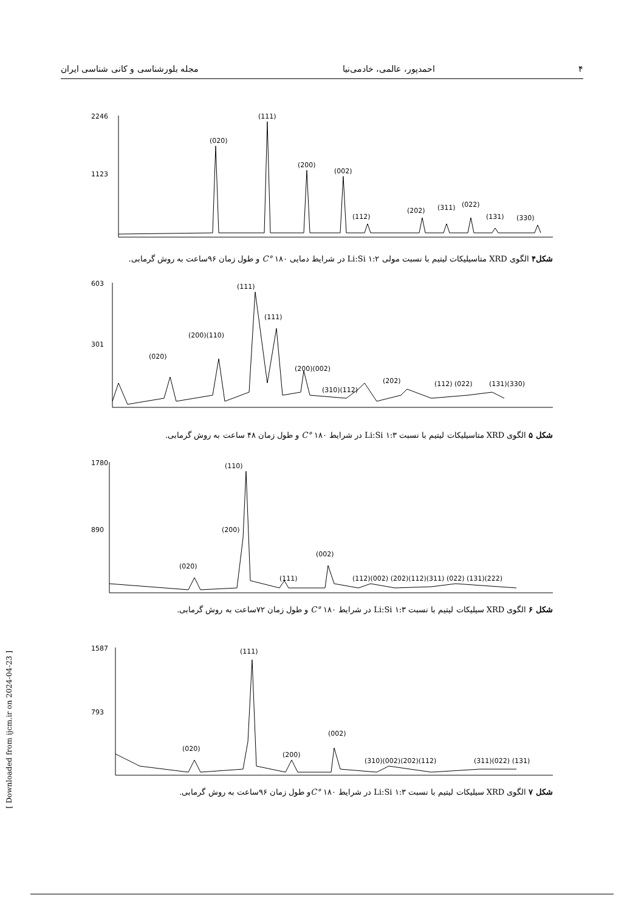۴ احمدپور، عالمی، خادمی‌نیا مجله بلورشناسی و کانی شناسی ایران
2246
1123
(020)
(111)
(200)
(002)
(112)
(202)
(311)
(022)
(131)
(330)
شکل۴ الگوی XRD متاسیلیکات لیتیم با نسبت مولی ۱:۲ Li:Si در شرایط دمایی ۱۸۰ °C و طول زمان ۹۶ساعت به روش گرمابی.
603
301
(020)
(200)(110)
(111)
(111)
(200)(002)
(310)(112)
(202)
(112) (022)
(131)(330)
شکل ۵ الگوی XRD متاسیلیکات لیتیم با نسبت ۱:۳ Li:Si در شرایط ۱۸۰ °C و طول زمان ۴۸ ساعت به روش گرمابی.
1780
890
(020)
(110)
(200)
(111)
(002)
(112)(002) (202)(112)(311) (022) (131)(222)
شکل ۶ الگوی XRD سیلیکات لیتیم با نسبت ۱:۳ Li:Si در شرایط ۱۸۰ °C و طول زمان ۷۲ساعت به روش گرمابی.
1587
793
(020)
(111)
(200)
(002)
(310)(002)(202)(112)
(311)(022) (131)
شکل ۷ الگوی XRD سیلیکات لیتیم با نسبت ۱:۳ Li:Si در شرایط ۱۸۰ °Cو طول زمان ۹۶ساعت به روش گرمابی.
[ Downloaded from ijcm.ir on 2024-04-23 ]